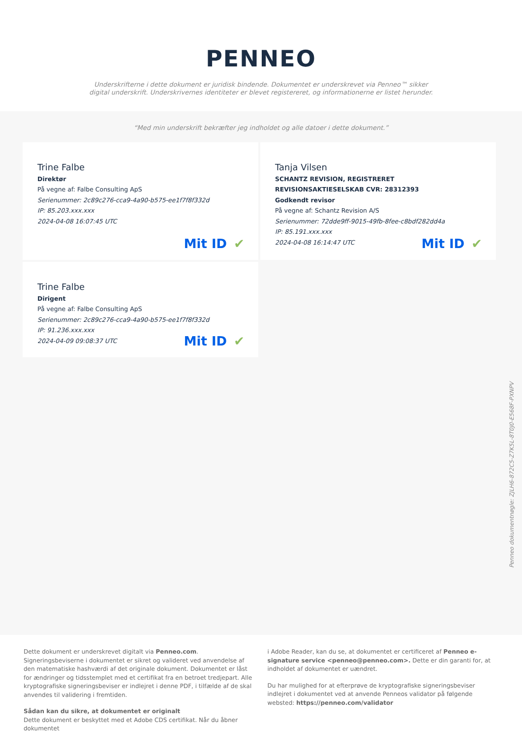PENNEO
Underskrifterne i dette dokument er juridisk bindende. Dokumentet er underskrevet via Penneo™ sikker digital underskrift. Underskrivernes identiteter er blevet registereret, og informationerne er listet herunder.
“Med min underskrift bekræfter jeg indholdet og alle datoer i dette dokument.”
Trine Falbe
Direktør
På vegne af: Falbe Consulting ApS
Serienummer: 2c89c276-cca9-4a90-b575-ee1f7f8f332d
IP: 85.203.xxx.xxx
2024-04-08 16:07:45 UTC
Mit ID ✔
Tanja Vilsen
SCHANTZ REVISION, REGISTRERET REVISIONSAKTIESELSKAB CVR: 28312393
Godkendt revisor
På vegne af: Schantz Revision A/S
Serienummer: 72dde9ff-9015-49fb-8fee-c8bdf282dd4a
IP: 85.191.xxx.xxx
2024-04-08 16:14:47 UTC
Mit ID ✔
Trine Falbe
Dirigent
På vegne af: Falbe Consulting ApS
Serienummer: 2c89c276-cca9-4a90-b575-ee1f7f8f332d
IP: 91.236.xxx.xxx
2024-04-09 09:08:37 UTC
Mit ID ✔
Penneo dokumentnøgle: ZJLH6-872C5-Z7K5L-8T0J0-E568F-PXNPV
Dette dokument er underskrevet digitalt via Penneo.com. Signeringsbeviserne i dokumentet er sikret og valideret ved anvendelse af den matematiske hashværdi af det originale dokument. Dokumentet er låst for ændringer og tidsstemplet med et certifikat fra en betroet tredjepart. Alle kryptografiske signeringsbeviser er indlejret i denne PDF, i tilfælde af de skal anvendes til validering i fremtiden.
Sådan kan du sikre, at dokumentet er originalt
Dette dokument er beskyttet med et Adobe CDS certifikat. Når du åbner dokumentet
i Adobe Reader, kan du se, at dokumentet er certificeret af Penneo e-signature service <penneo@penneo.com>. Dette er din garanti for, at indholdet af dokumentet er uændret.
Du har mulighed for at efterprøve de kryptografiske signeringsbeviser indlejret i dokumentet ved at anvende Penneos validator på følgende websted: https://penneo.com/validator